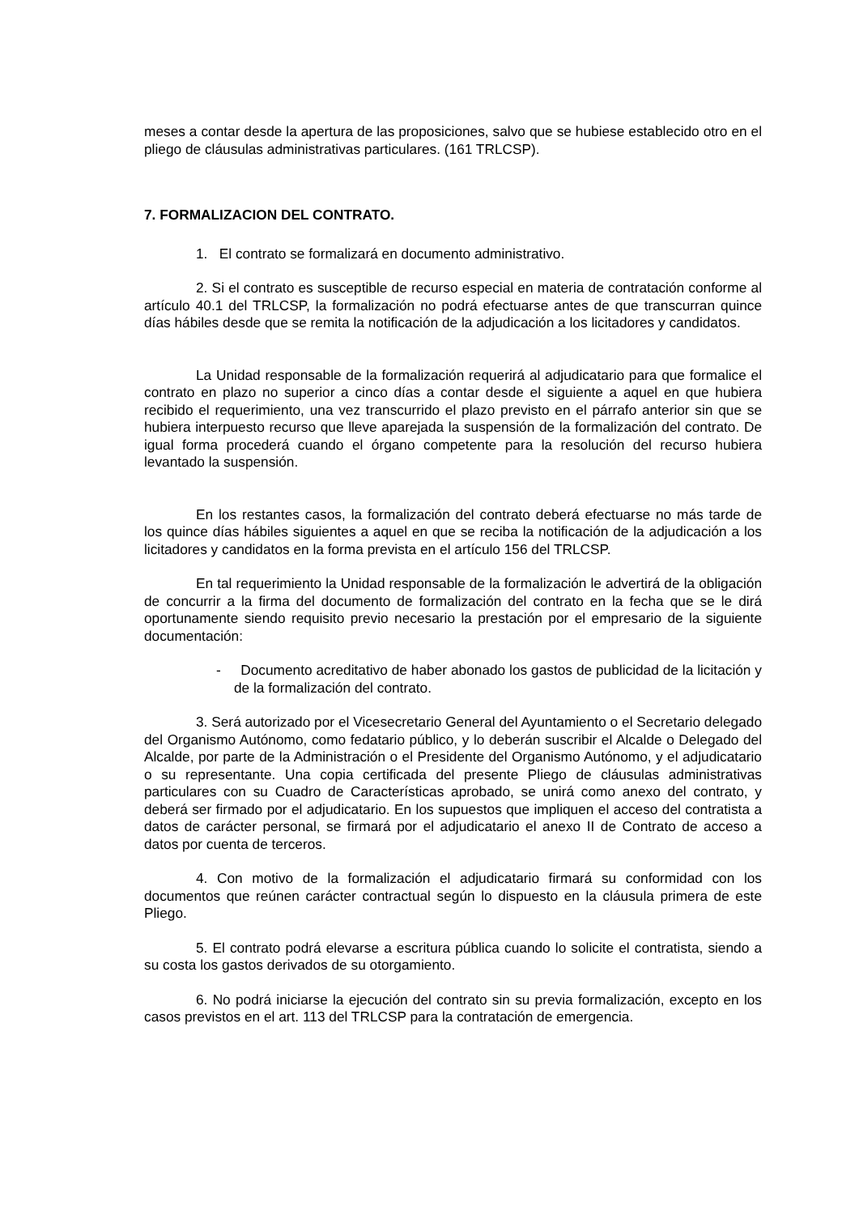meses a contar desde la apertura de las proposiciones, salvo que se hubiese establecido otro en el pliego de cláusulas administrativas particulares. (161 TRLCSP).
7. FORMALIZACION DEL CONTRATO.
1. El contrato se formalizará en documento administrativo.
2. Si el contrato es susceptible de recurso especial en materia de contratación conforme al artículo 40.1 del TRLCSP, la formalización no podrá efectuarse antes de que transcurran quince días hábiles desde que se remita la notificación de la adjudicación a los licitadores y candidatos.
La Unidad responsable de la formalización requerirá al adjudicatario para que formalice el contrato en plazo no superior a cinco días a contar desde el siguiente a aquel en que hubiera recibido el requerimiento, una vez transcurrido el plazo previsto en el párrafo anterior sin que se hubiera interpuesto recurso que lleve aparejada la suspensión de la formalización del contrato. De igual forma procederá cuando el órgano competente para la resolución del recurso hubiera levantado la suspensión.
En los restantes casos, la formalización del contrato deberá efectuarse no más tarde de los quince días hábiles siguientes a aquel en que se reciba la notificación de la adjudicación a los licitadores y candidatos en la forma prevista en el artículo 156 del TRLCSP.
En tal requerimiento la Unidad responsable de la formalización le advertirá de la obligación de concurrir a la firma del documento de formalización del contrato en la fecha que se le dirá oportunamente siendo requisito previo necesario la prestación por el empresario de la siguiente documentación:
- Documento acreditativo de haber abonado los gastos de publicidad de la licitación y de la formalización del contrato.
3. Será autorizado por el Vicesecretario General del Ayuntamiento o el Secretario delegado del Organismo Autónomo, como fedatario público, y lo deberán suscribir el Alcalde o Delegado del Alcalde, por parte de la Administración o el Presidente del Organismo Autónomo, y el adjudicatario o su representante. Una copia certificada del presente Pliego de cláusulas administrativas particulares con su Cuadro de Características aprobado, se unirá como anexo del contrato, y deberá ser firmado por el adjudicatario. En los supuestos que impliquen el acceso del contratista a datos de carácter personal, se firmará por el adjudicatario el anexo II de Contrato de acceso a datos por cuenta de terceros.
4. Con motivo de la formalización el adjudicatario firmará su conformidad con los documentos que reúnen carácter contractual según lo dispuesto en la cláusula primera de este Pliego.
5. El contrato podrá elevarse a escritura pública cuando lo solicite el contratista, siendo a su costa los gastos derivados de su otorgamiento.
6. No podrá iniciarse la ejecución del contrato sin su previa formalización, excepto en los casos previstos en el art. 113 del TRLCSP para la contratación de emergencia.